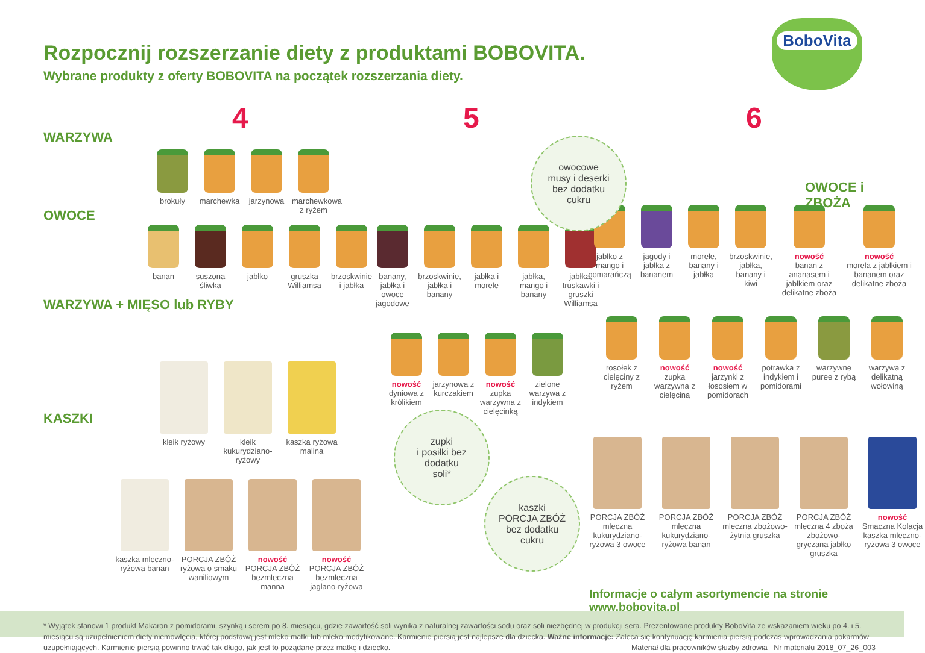Rozpocznij rozszerzanie diety z produktami BOBOVITA.
Wybrane produkty z oferty BOBOVITA na początek rozszerzania diety.
BoboVita
4 5 6
WARZYWA
OWOCE
WARZYWA + MIĘSO lub RYBY
KASZKI
OWOCE i ZBOŻA
brokuły marchewka jarzynowa marchewkowa z ryżem
banan suszona śliwka
jabłko gruszka Williamsa
brzoskwinie i jabłka
banany, jabłka i owoce jagodowe
brzoskwinie, jabłka i banany
jabłka i morele
jabłka, mango i banany
jabłka, truskawki i gruszki Williamsa
jabłko z mango i pomarańczą
jagody i jabłka z bananem
morele, banany i jabłka
brzoskwinie, jabłka, banany i kiwi
nowość
banan z ananasem i jabłkiem oraz delikatne zboża
nowość
morela z jabłkiem i bananem oraz delikatne zboża
nowość
dyniowa z królikiem
jarzynowa z kurczakiem
nowość
zupka warzywna z cielęcinką
zielone warzywa z indykiem
rosołek z cielęciny z ryżem
nowość
zupka warzywna z cielęciną
nowość
jarzynki z łososiem w pomidorach
potrawka z indykiem i pomidorami
warzywne puree z rybą
warzywa z delikatną wołowiną
kleik ryżowy kleik kukurydziano-ryżowy
kaszka ryżowa malina
kaszka mleczno-ryżowa banan
PORCJA ZBÓŻ ryżowa o smaku waniliowym
nowość
PORCJA ZBÓŻ bezmleczna manna
nowość
PORCJA ZBÓŻ bezmleczna jaglano-ryżowa
PORCJA ZBÓŻ mleczna kukurydziano-ryżowa 3 owoce
PORCJA ZBÓŻ mleczna kukurydziano-ryżowa banan
PORCJA ZBÓŻ mleczna zbożowo-żytnia gruszka
PORCJA ZBÓŻ mleczna 4 zboża zbożowo-gryczana jabłko gruszka
nowość
Smaczna Kolacja kaszka mleczno-ryżowa 3 owoce
owocowe
musy i deserki
bez dodatku
cukru
zupki
i posiłki bez
dodatku
soli*
kaszki
PORCJA ZBÓŻ
bez dodatku
cukru
Informacje o całym asortymencie na stronie www.bobovita.pl
* Wyjątek stanowi 1 produkt Makaron z pomidorami, szynką i serem po 8. miesiącu, gdzie zawartość soli wynika z naturalnej zawartości sodu oraz soli niezbędnej w produkcji sera. Prezentowane produkty BoboVita ze wskazaniem wieku po 4. i 5. miesiącu są uzupełnieniem diety niemowlęcia, której podstawą jest mleko matki lub mleko modyfikowane. Karmienie piersią jest najlepsze dla dziecka. Ważne informacje: Zaleca się kontynuację karmienia piersią podczas wprowadzania pokarmów uzupełniających. Karmienie piersią powinno trwać tak długo, jak jest to pożądane przez matkę i dziecko. Materiał dla pracowników służby zdrowia Nr materiału 2018_07_26_003